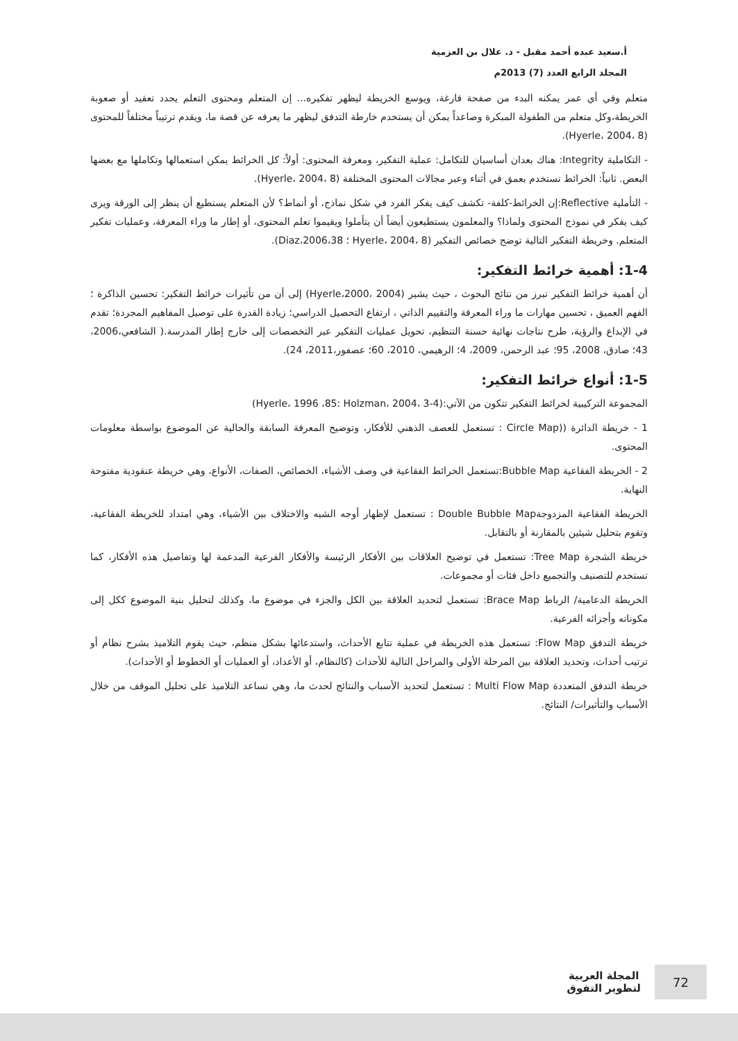أ.سعيد عبده أحمد مقبل - د. علال بن العزمية
المجلد الرابع العدد (7) 2013م
متعلم وفي أي عمر يمكنه البدء من صفحة فارغة، ويوسع الخريطة ليظهر تفكيره... إن المتعلم ومحتوى التعلم يحدد تعقيد أو صعوبة الخريطة،وكل متعلم من الطفولة المبكرة وصاعداً يمكن أن يستخدم خارطة التدفق ليظهر ما يعرفه عن قصة ما، ويقدم ترتيباً مختلفاً للمحتوى (Hyerle، 2004، 8).
- التكاملية Integrity: هناك بعدان أساسيان للتكامل: عملية التفكير، ومعرفة المحتوى: أولاً: كل الخرائط يمكن استعمالها وتكاملها مع بعضها البعض. ثانياً: الخرائط تستخدم بعمق في أثناء وعبر مجالات المحتوى المختلفة (Hyerle، 2004، 8).
- التأملية Reflective:إن الخرائط-كلفة- تكشف كيف يفكر الفرد في شكل نماذج، أو أنماط؟ لأن المتعلم يستطيع أن ينظر إلى الورقة ويرى كيف يفكر في نموذج المحتوى ولماذا؟ والمعلمون يستطيعون أيضاً أن يتأملوا ويقيموا تعلم المحتوى، أو إطار ما وراء المعرفة، وعمليات تفكير المتعلم. وخريطة التفكير التالية توضح خصائص التفكير (Hyerle، 2004، 8 ؛ Diaz،2006،38).
1-4: أهمية خرائط التفكير:
أن أهمية خرائط التفكير تبرز من نتائج البحوث ، حيث يشير (Hyerle،2000، 2004) إلى أن من تأثيرات خرائط التفكير: تحسين الذاكرة ؛ الفهم العميق ، تحسين مهارات ما وراء المعرفة والتقييم الذاتي ، ارتفاع التحصيل الدراسي؛ زيادة القدرة على توصيل المفاهيم المجردة؛ تقدم في الإبداع والرؤية، طرح نتاجات نهائية حسنة التنظيم، تحويل عمليات التفكير عبر التخصصات إلى خارج إطار المدرسة.( الشافعي،2006، 43؛ صادق، 2008، 95؛ عبد الرحمن، 2009، 4؛ الرهيمي، 2010، 60؛ عصفور،2011، 24).
1-5: أنواع خرائط التفكير:
المجموعة التركيبية لخرائط التفكير تتكون من الآتي:(Hyerle، 1996 ،85: Holzman، 2004، 3-4)
1 - خريطة الدائرة ((Circle Map : تستعمل للعصف الذهني للأفكار، وتوضيح المعرفة السابقة والحالية عن الموضوع بواسطة معلومات المحتوى.
2 - الخريطة الفقاعية Bubble Map:تستعمل الخرائط الفقاعية في وصف الأشياء، الخصائص، الصفات، الأنواع، وهي خريطة عنقودية مفتوحة النهاية.
الخريطة الفقاعية المزدوجةDouble Bubble Map : تستعمل لإظهار أوجه الشبه والاختلاف بين الأشياء، وهي امتداد للخريطة الفقاعية، وتقوم بتحليل شيئين بالمقارنة أو بالتقابل.
خريطة الشجرة Tree Map: تستعمل في توضيح العلاقات بين الأفكار الرئيسة والأفكار الفرعية المدعمة لها وتفاصيل هذه الأفكار، كما تستخدم للتصنيف والتجميع داخل فئات أو مجموعات.
الخريطة الدعامية/ الرباط Brace Map: تستعمل لتحديد العلاقة بين الكل والجزء في موضوع ما، وكذلك لتحليل بنية الموضوع ككل إلى مكوناته وأجزائه الفرعية.
خريطة التدفق Flow Map: تستعمل هذه الخريطة في عملية تتابع الأحداث، واستدعائها بشكل منظم، حيث يقوم التلاميذ بشرح نظام أو ترتيب أحداث، وتحديد العلاقة بين المرحلة الأولى والمراحل التالية للأحداث (كالنظام، أو الأعداد، أو العمليات أو الخطوط أو الأحداث).
خريطة التدفق المتعددة Multi Flow Map : تستعمل لتحديد الأسباب والنتائج لحدث ما، وهي تساعد التلاميذ على تحليل الموقف من خلال الأسباب والتأثيرات/ النتائج.
72
المجلة العربية
لتطوير التفوق